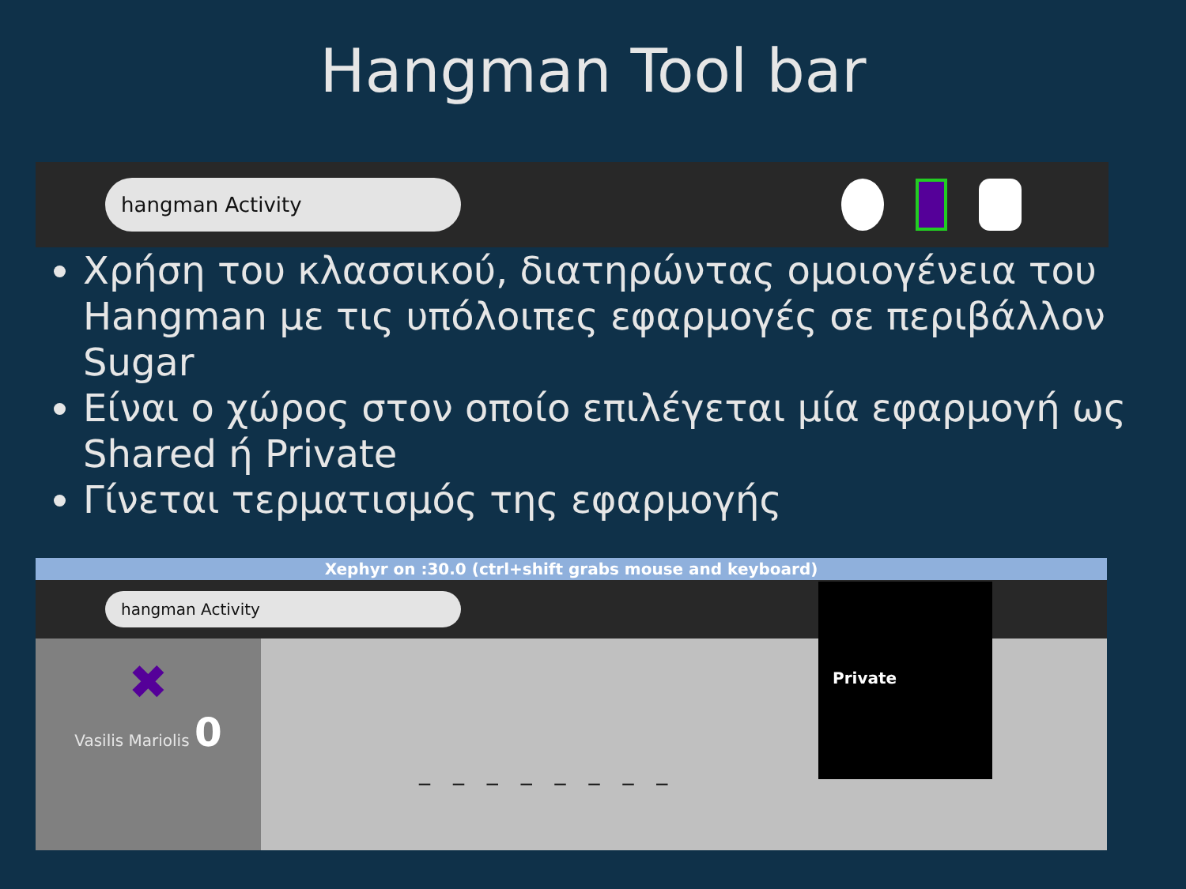Hangman Tool bar
hangman Activity
Χρήση του κλασσικού, διατηρώντας ομοιογένεια του Hangman με τις υπόλοιπες εφαρμογές σε περιβάλλον Sugar
Είναι ο χώρος στον οποίο επιλέγεται μία εφαρμογή ως Shared ή Private
Γίνεται τερματισμός της εφαρμογής
Xephyr on :30.0 (ctrl+shift grabs mouse and keyboard)
hangman Activity
✖
Vasilis Mariolis 0
_ _ _ _ _ _ _ _
Private